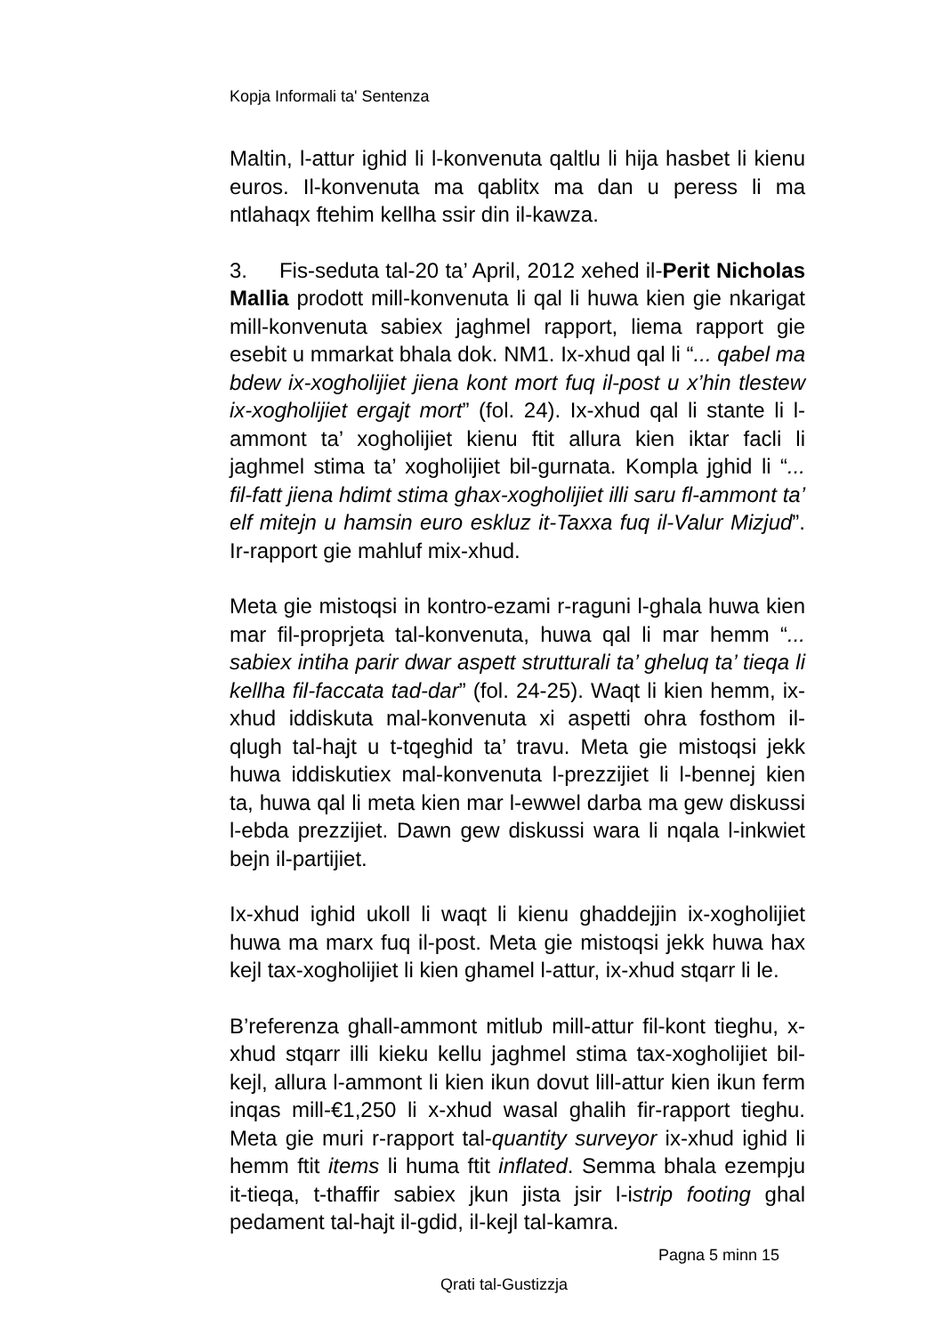Kopja Informali ta' Sentenza
Maltin, l-attur ighid li l-konvenuta qaltlu li hija hasbet li kienu euros. Il-konvenuta ma qablitx ma dan u peress li ma ntlahaqx ftehim kellha ssir din il-kawza.
3. Fis-seduta tal-20 ta’ April, 2012 xehed il-Perit Nicholas Mallia prodott mill-konvenuta li qal li huwa kien gie nkarigat mill-konvenuta sabiex jaghmel rapport, liema rapport gie esebit u mmarkat bhala dok. NM1. Ix-xhud qal li “... qabel ma bdew ix-xogholijiet jiena kont mort fuq il-post u x’hin tlestew ix-xogholijiet ergajt mort” (fol. 24). Ix-xhud qal li stante li l-ammont ta’ xogholijiet kienu ftit allura kien iktar facli li jaghmel stima ta’ xogholijiet bil-gurnata. Kompla jghid li “... fil-fatt jiena hdimt stima ghax-xogholijiet illi saru fl-ammont ta’ elf mitejn u hamsin euro eskluz it-Taxxa fuq il-Valur Mizjud”. Ir-rapport gie mahluf mix-xhud.
Meta gie mistoqsi in kontro-ezami r-raguni l-ghala huwa kien mar fil-proprjeta tal-konvenuta, huwa qal li mar hemm “... sabiex intiha parir dwar aspett strutturali ta’ gheluq ta’ tieqa li kellha fil-faccata tad-dar” (fol. 24-25). Waqt li kien hemm, ix-xhud iddiskuta mal-konvenuta xi aspetti ohra fosthom il-qlugh tal-hajt u t-tqeghid ta’ travu. Meta gie mistoqsi jekk huwa iddiskutiex mal-konvenuta l-prezzijiet li l-bennej kien ta, huwa qal li meta kien mar l-ewwel darba ma gew diskussi l-ebda prezzijiet. Dawn gew diskussi wara li nqala l-inkwiet bejn il-partijiet.
Ix-xhud ighid ukoll li waqt li kienu ghaddejjin ix-xogholijiet huwa ma marx fuq il-post. Meta gie mistoqsi jekk huwa hax kejl tax-xogholijiet li kien ghamel l-attur, ix-xhud stqarr li le.
B’referenza ghall-ammont mitlub mill-attur fil-kont tieghu, x-xhud stqarr illi kieku kellu jaghmel stima tax-xogholijiet bil-kejl, allura l-ammont li kien ikun dovut lill-attur kien ikun ferm inqas mill-€1,250 li x-xhud wasal ghalih fir-rapport tieghu. Meta gie muri r-rapport tal-quantity surveyor ix-xhud ighid li hemm ftit items li huma ftit inflated. Semma bhala ezempju it-tieqa, t-thaffir sabiex jkun jista jsir l-istrip footing ghal pedament tal-hajt il-gdid, il-kejl tal-kamra.
Pagna 5 minn 15
Qrati tal-Gustizzja